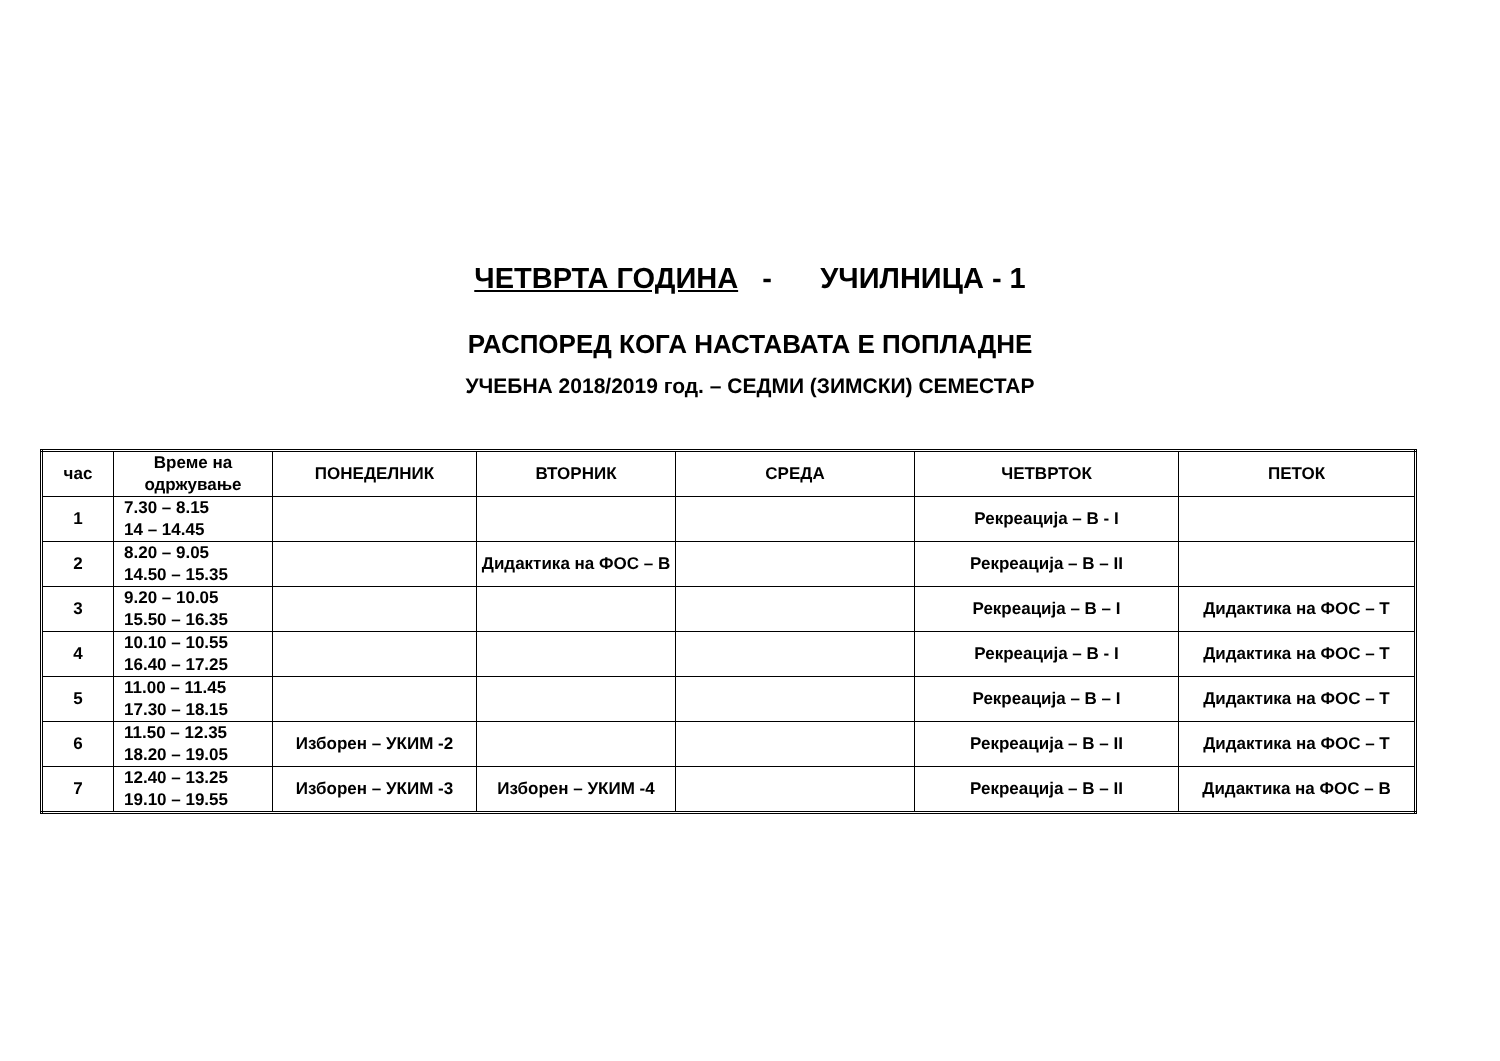ЧЕТВРТА ГОДИНА - УЧИЛНИЦА - 1
РАСПОРЕД КОГА НАСТАВАТА Е ПОПЛАДНЕ
УЧЕБНА 2018/2019 год. – СЕДМИ (ЗИМСКИ) СЕМЕСТАР
| час | Време на одржување | ПОНЕДЕЛНИК | ВТОРНИК | СРЕДА | ЧЕТВРТОК | ПЕТОК |
| --- | --- | --- | --- | --- | --- | --- |
| 1 | 7.30 – 8.15 14 – 14.45 | | | | Рекреација – В - I | |
| 2 | 8.20 – 9.05 14.50 – 15.35 | | Дидактика на ФОС – В | | Рекреација – В – II | |
| 3 | 9.20 – 10.05 15.50 – 16.35 | | | | Рекреација – В – I | Дидактика на ФОС – Т |
| 4 | 10.10 – 10.55 16.40 – 17.25 | | | | Рекреација – В - I | Дидактика на ФОС – Т |
| 5 | 11.00 – 11.45 17.30 – 18.15 | | | | Рекреација – В – I | Дидактика на ФОС – Т |
| 6 | 11.50 – 12.35 18.20 – 19.05 | Изборен – УКИМ -2 | | | Рекреација – В – II | Дидактика на ФОС – Т |
| 7 | 12.40 – 13.25 19.10 – 19.55 | Изборен – УКИМ -3 | Изборен – УКИМ -4 | | Рекреација – В – II | Дидактика на ФОС – В |